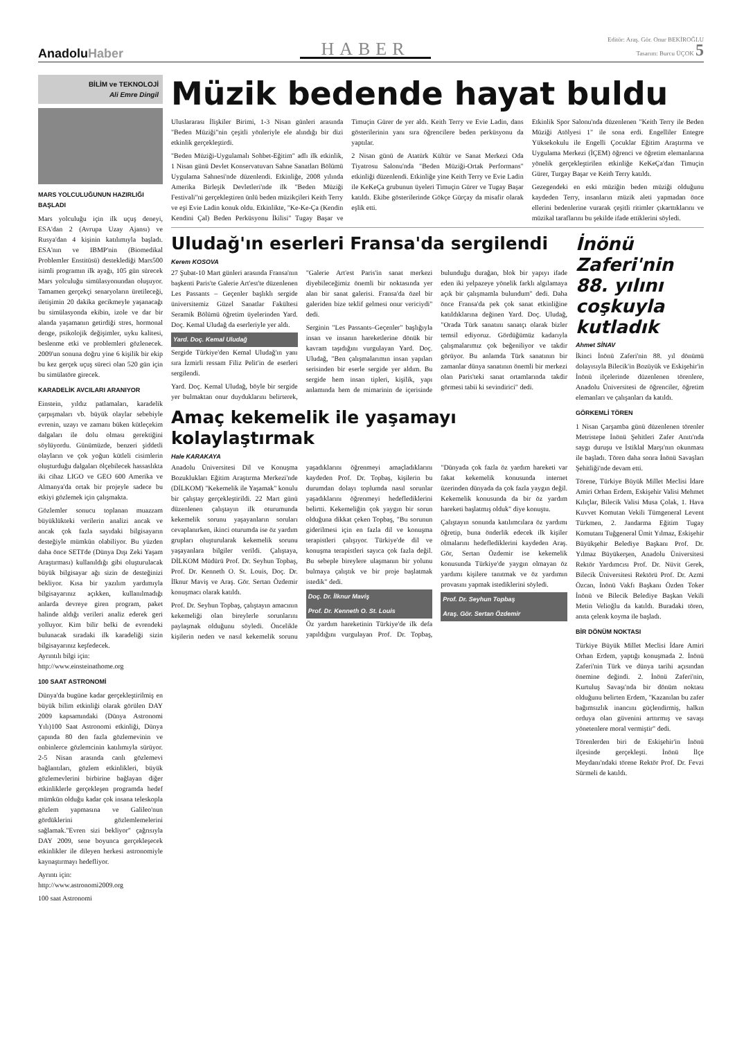AnadoluHaber
HABER
Editör: Araş. Gör. Onur BEKİROĞLU
Tasarım: Burcu ÜÇOK 5
BİLİM ve TEKNOLOJİ
Ali Emre Dingil
MARS YOLCULUĞUNUN HAZIRLIĞI BAŞLADI
Mars yolculuğu için ilk uçuş deneyi, ESA'dan 2 (Avrupa Uzay Ajansı) ve Rusya'dan 4 kişinin katılımıyla başladı. ESA'nın ve IBMP'nin (Biomedikal Problemler Enstitüsü) desteklediği Mars500 isimli programın ilk ayağı, 105 gün sürecek Mars yolculuğu simülasyonundan oluşuyor. Tamamen gerçekçi senaryoların üretileceği, iletişimin 20 dakika gecikmeyle yaşanacağı bu simülasyonda ekibin, izole ve dar bir alanda yaşamanın getirdiği stres, hormonal denge, psikolojik değişimler, uyku kalitesi, beslenme etki ve problemleri gözlenecek. 2009'un sonuna doğru yine 6 kişilik bir ekip bu kez gerçek uçuş süreci olan 520 gün için bu simülatöre girecek.
KARADELİK AVCILARI ARANIYOR
Einstein, yıldız patlamaları, karadelik çarpışmaları vb. büyük olaylar sebebiyle evrenin, uzayı ve zamanı büken kütleçekim dalgaları ile dolu olması gerektiğini söylüyordu. Günümüzde, benzeri şiddetli olayların ve çok yoğun kütleli cisimlerin oluşturduğu dalgaları ölçebilecek hassaslıkta iki cihaz LIGO ve GEO 600 Amerika ve Almanya'da ortak bir projeyle sadece bu etkiyi gözlemek için çalışmakta.
Gözlemler sonucu toplanan muazzam büyüklükteki verilerin analizi ancak ve ancak çok fazla sayıdaki bilgisayarın desteğiyle mümkün olabiliyor. Bu yüzden daha önce SETI'de (Dünya Dışı Zeki Yaşam Araştırması) kullanıldığı gibi oluşturulacak büyük bilgisayar ağı sizin de desteğinizi bekliyor. Kısa bir yazılım yardımıyla bilgisayarınız açıkken, kullanılmadığı anlarda devreye giren program, paket halinde aldığı verileri analiz ederek geri yolluyor. Kim bilir belki de evrendeki bulunacak sıradaki ilk karadeliği sizin bilgisayarınız keşfedecek.
Ayrıntılı bilgi için:
http://www.einsteinathome.org
100 SAAT ASTRONOMİ
Dünya'da bugüne kadar gerçekleştirilmiş en büyük bilim etkinliği olarak görülen DAY 2009 kapsamındaki (Dünya Astronomi Yılı)100 Saat Astronomi etkinliği, Dünya çapında 80 den fazla gözlemevinin ve onbinlerce gözlemcinin katılımıyla sürüyor. 2-5 Nisan arasında canlı gözlemevi bağlantıları, gözlem etkinlikleri, büyük gözlemevlerini birbirine bağlayan diğer etkinliklerle gerçekleşen programda hedef mümkün olduğu kadar çok insana teleskopla gözlem yapmasına ve Galileo'nun gördüklerini gözlemlemelerini sağlamak."Evren sizi bekliyor" çağrısıyla DAY 2009, sene boyunca gerçekleşecek etkinlikler ile dileyen herkesi astronomiyle kaynaştırmayı hedefliyor.
Ayrıntı için:
http://www.astronomi2009.org
100 saat Astronomi
Müzik bedende hayat buldu
Uluslararası İlişkiler Birimi, 1-3 Nisan günleri arasında "Beden Müziği"nin çeşitli yönleriyle ele alındığı bir dizi etkinlik gerçekleştirdi.
"Beden Müziği-Uygulamalı Sohbet-Eğitim" adlı ilk etkinlik, 1 Nisan günü Devlet Konservatuvarı Sahne Sanatları Bölümü Uygulama Sahnesi'nde düzenlendi. Etkinliğe, 2008 yılında Amerika Birleşik Devletleri'nde ilk "Beden Müziği Festivali"ni gerçekleştiren ünlü beden müzikçileri Keith Terry ve eşi Evie Ladin konuk oldu. Etkinlikte, "Ke-Ke-Ça (Kendin Kendini Çal) Beden Perküsyonu İkilisi" Tugay Başar ve Timuçin Gürer de yer aldı. Keith Terry ve Evie Ladin, dans gösterilerinin yanı sıra öğrencilere beden perküsyonu da yaptılar.
2 Nisan günü de Atatürk Kültür ve Sanat Merkezi Oda Tiyatrosu Salonu'nda "Beden Müziği-Ortak Performans" etkinliği düzenlendi. Etkinliğe yine Keith Terry ve Evie Ladin ile KeKeÇa grubunun üyeleri Timuçin Gürer ve Tugay Başar katıldı. Ekibe gösterilerinde Gökçe Gürçay da misafir olarak eşlik etti.
Etkinlik Spor Salonu'nda düzenlenen "Keith Terry ile Beden Müziği Atölyesi 1" ile sona erdi. Engelliler Entegre Yüksekokulu ile Engelli Çocuklar Eğitim Araştırma ve Uygulama Merkezi (İÇEM) öğrenci ve öğretim elemanlarına yönelik gerçekleştirilen etkinliğe KeKeÇa'dan Timuçin Gürer, Turgay Başar ve Keith Terry katıldı.
Gezegendeki en eski müziğin beden müziği olduğunu kaydeden Terry, insanların müzik aleti yapmadan önce ellerini bedenlerine vurarak çeşitli ritimler çıkarttıklarını ve müzikal taraflarını bu şekilde ifade ettiklerini söyledi.
Uludağ'ın eserleri Fransa'da sergilendi
Kerem KOSOVA
27 Şubat-10 Mart günleri arasında Fransa'nın başkenti Paris'te Galerie Art'est'te düzenlenen Les Passants – Geçenler başlıklı sergide üniversitemiz Güzel Sanatlar Fakültesi Seramik Bölümü öğretim üyelerinden Yard. Doç. Kemal Uludağ da eserleriyle yer aldı.
Yard. Doç. Kemal Uludağ
Sergide Türkiye'den Kemal Uludağ'ın yanı sıra İzmirli ressam Filiz Pelit'in de eserleri sergilendi.
Yard. Doç. Kemal Uludağ, böyle bir sergide yer bulmaktan onur duyduklarını belirterek, "Galerie Art'est Paris'in sanat merkezi diyebileceğimiz önemli bir noktasında yer alan bir sanat galerisi. Fransa'da özel bir galeriden bize teklif gelmesi onur vericiydi" dedi.
Serginin "Les Passants–Geçenler" başlığıyla insan ve insanın hareketlerine dönük bir kavram taşıdığını vurgulayan Yard. Doç. Uludağ, "Ben çalışmalarımın insan yapıları serisinden bir eserle sergide yer aldım. Bu sergide hem insan tipleri, kişilik, yapı anlamında hem de mimarinin de içerisinde bulunduğu durağan, blok bir yapıyı ifade eden iki yelpazeye yönelik farklı algılamaya açık bir çalışmamla bulundum" dedi. Daha önce Fransa'da pek çok sanat etkinliğine katıldıklarına değinen Yard. Doç. Uludağ, "Orada Türk sanatını sanatçı olarak bizler temsil ediyoruz. Gördüğümüz kadarıyla çalışmalarımız çok beğeniliyor ve takdir görüyor. Bu anlamda Türk sanatının bir zamanlar dünya sanatının önemli bir merkezi olan Paris'teki sanat ortamlarında takdir görmesi tabii ki sevindirici" dedi.
Amaç kekemelik ile yaşamayı kolaylaştırmak
Hale KARAKAYA
Anadolu Üniversitesi Dil ve Konuşma Bozuklukları Eğitim Araştırma Merkezi'nde (DİLKOM) "Kekemelik ile Yaşamak" konulu bir çalıştay gerçekleştirildi. 22 Mart günü düzenlenen çalıştayın ilk oturumunda kekemelik sorunu yaşayanların soruları cevaplanırken, ikinci oturumda ise öz yardım grupları oluşturularak kekemelik sorunu yaşayanlara bilgiler verildi. Çalıştaya, DİLKOM Müdürü Prof. Dr. Seyhun Topbaş, Prof. Dr. Kenneth O. St. Louis, Doç. Dr. İlknur Maviş ve Araş. Gör. Sertan Özdemir konuşmacı olarak katıldı.
Prof. Dr. Seyhun Topbaş, çalıştayın amacının kekemeliği olan bireylerle sorunlarını paylaşmak olduğunu söyledi. Öncelikle kişilerin neden ve nasıl kekemelik sorunu yaşadıklarını öğrenmeyi amaçladıklarını kaydeden Prof. Dr. Topbaş, kişilerin bu durumdan dolayı toplumda nasıl sorunlar yaşadıklarını öğrenmeyi hedeflediklerini belirtti. Kekemeliğin çok yaygın bir sorun olduğuna dikkat çeken Topbaş, "Bu sorunun giderilmesi için en fazla dil ve konuşma terapistleri çalışıyor. Türkiye'de dil ve konuşma terapistleri sayıca çok fazla değil. Bu sebeple bireylere ulaşmanın bir yolunu bulmaya çalıştık ve bir proje başlatmak istedik" dedi.
Doç. Dr. İlknur Maviş
Prof. Dr. Kenneth O. St. Louis
Öz yardım hareketinin Türkiye'de ilk defa yapıldığını vurgulayan Prof. Dr. Topbaş, "Dünyada çok fazla öz yardım hareketi var fakat kekemelik konusunda internet üzerinden dünyada da çok fazla yaygın değil. Kekemelik konusunda da bir öz yardım hareketi başlatmış olduk" diye konuştu.
Çalıştayın sonunda katılımcılara öz yardımı öğretip, buna önderlik edecek ilk kişiler olmalarını hedeflediklerini kaydeden Araş. Gör, Sertan Özdemir ise kekemelik konusunda Türkiye'de yaygın olmayan öz yardımı kişilere tanıtmak ve öz yardımın provasını yapmak istediklerini söyledi.
Prof. Dr. Seyhun Topbaş
Araş. Gör. Sertan Özdemir
İnönü Zaferi'nin 88. yılını coşkuyla kutladık
Ahmet SİNAV
İkinci İnönü Zaferi'nin 88. yıl dönümü dolayısıyla Bilecik'in Bozüyük ve Eskişehir'in İnönü ilçelerinde düzenlenen törenlere, Anadolu Üniversitesi de öğrenciler, öğretim elemanları ve çalışanları da katıldı.
GÖRKEMLİ TÖREN
1 Nisan Çarşamba günü düzenlenen törenler Metristepe İnönü Şehitleri Zafer Anıtı'nda saygı duruşu ve İstiklal Marşı'nın okunması ile başladı. Tören daha sonra İnönü Savaşları Şehitliği'nde devam etti.
Törene, Türkiye Büyük Millet Meclisi İdare Amiri Orhan Erdem, Eskişehir Valisi Mehmet Kılıçlar, Bilecik Valisi Musa Çolak, 1. Hava Kuvvet Komutan Vekili Tümgeneral Levent Türkmen, 2. Jandarma Eğitim Tugay Komutanı Tuğgeneral Ümit Yılmaz, Eskişehir Büyükşehir Belediye Başkanı Prof. Dr. Yılmaz Büyükerşen, Anadolu Üniversitesi Rektör Yardımcısı Prof. Dr. Nüvit Gerek, Bilecik Üniversitesi Rektörü Prof. Dr. Azmi Özcan, İnönü Vakfı Başkanı Özden Toker İnönü ve Bilecik Belediye Başkan Vekili Metin Velioğlu da katıldı. Buradaki tören, anıta çelenk koyma ile başladı.
BİR DÖNÜM NOKTASI
Türkiye Büyük Millet Meclisi İdare Amiri Orhan Erdem, yaptığı konuşmada 2. İnönü Zaferi'nin Türk ve dünya tarihi açısından önemine değindi. 2. İnönü Zaferi'nin, Kurtuluş Savaşı'nda bir dönüm noktası olduğunu belirten Erdem, "Kazanılan bu zafer bağımsızlık inancını güçlendirmiş, halkın orduya olan güvenini arttırmış ve savaşı yönetenlere moral vermiştir" dedi.
Törenlerden biri de Eskişehir'in İnönü ilçesinde gerçekleşti. İnönü İlçe Meydanı'ndaki törene Rektör Prof. Dr. Fevzi Sürmeli de katıldı.